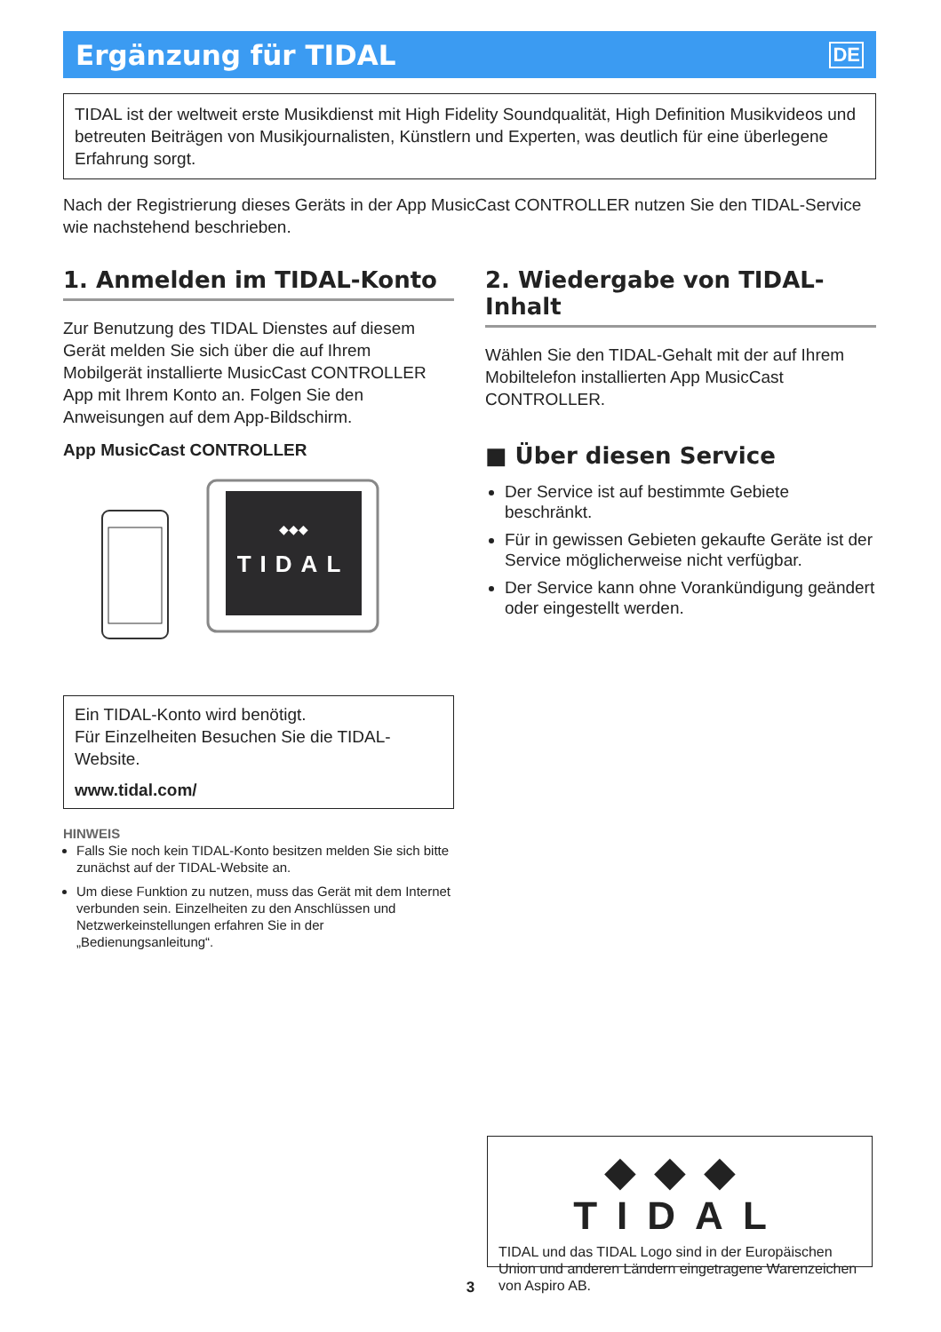Ergänzung für TIDAL
DE
TIDAL ist der weltweit erste Musikdienst mit High Fidelity Soundqualität, High Definition Musikvideos und betreuten Beiträgen von Musikjournalisten, Künstlern und Experten, was deutlich für eine überlegene Erfahrung sorgt.
Nach der Registrierung dieses Geräts in der App MusicCast CONTROLLER nutzen Sie den TIDAL-Service wie nachstehend beschrieben.
1. Anmelden im TIDAL-Konto
Zur Benutzung des TIDAL Dienstes auf diesem Gerät melden Sie sich über die auf Ihrem Mobilgerät installierte MusicCast CONTROLLER App mit Ihrem Konto an. Folgen Sie den Anweisungen auf dem App-Bildschirm.
App MusicCast CONTROLLER
TIDAL
◆◆◆
Ein TIDAL-Konto wird benötigt.
Für Einzelheiten Besuchen Sie die TIDAL-Website.
www.tidal.com/
HINWEIS
Falls Sie noch kein TIDAL-Konto besitzen melden Sie sich bitte zunächst auf der TIDAL-Website an.
Um diese Funktion zu nutzen, muss das Gerät mit dem Internet verbunden sein. Einzelheiten zu den Anschlüssen und Netzwerkeinstellungen erfahren Sie in der „Bedienungsanleitung“.
2. Wiedergabe von TIDAL-Inhalt
Wählen Sie den TIDAL-Gehalt mit der auf Ihrem Mobiltelefon installierten App MusicCast CONTROLLER.
■ Über diesen Service
Der Service ist auf bestimmte Gebiete beschränkt.
Für in gewissen Gebieten gekaufte Geräte ist der Service möglicherweise nicht verfügbar.
Der Service kann ohne Vorankündigung geändert oder eingestellt werden.
◆◆◆ TIDAL
TIDAL und das TIDAL Logo sind in der Europäischen Union und anderen Ländern eingetragene Warenzeichen von Aspiro AB.
3